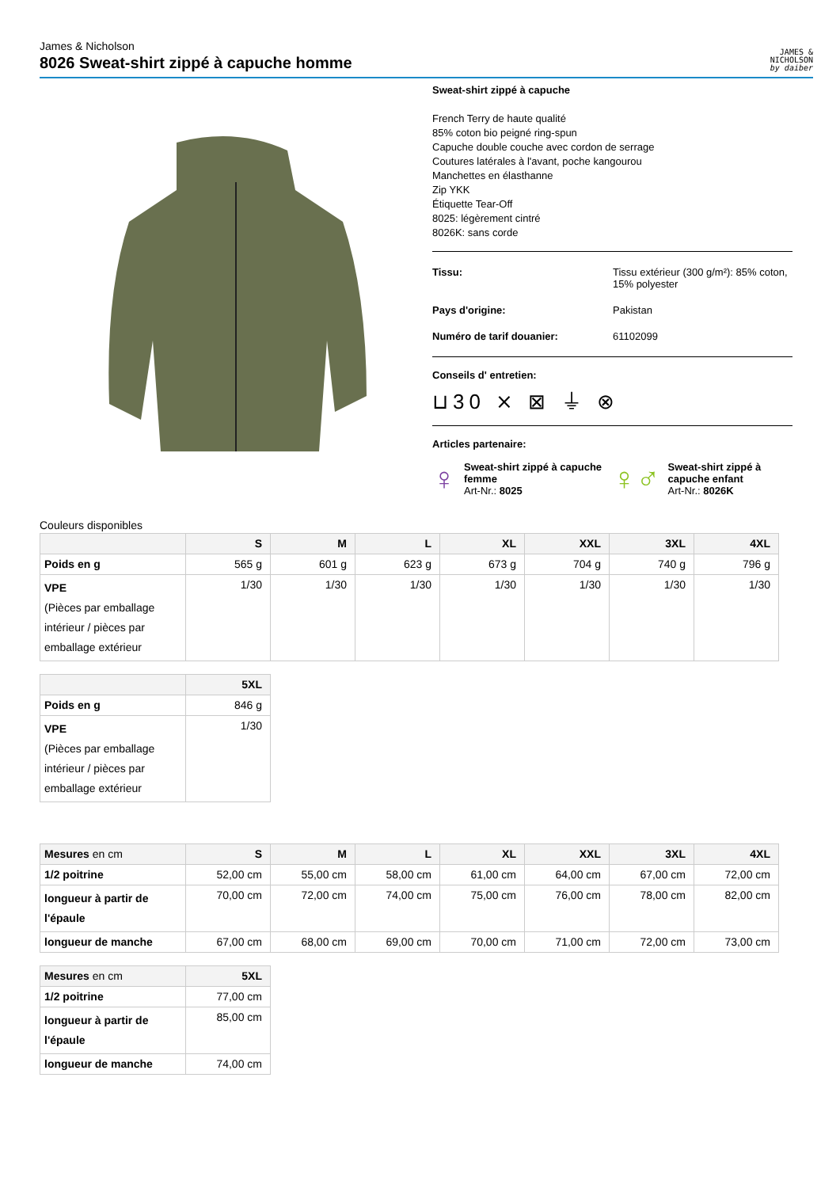James & Nicholson
8026 Sweat-shirt zippé à capuche homme
JAMES &
NICHOLSON
by daiber
Sweat-shirt zippé à capuche
French Terry de haute qualité
85% coton bio peigné ring-spun
Capuche double couche avec cordon de serrage
Coutures latérales à l'avant, poche kangourou
Manchettes en élasthanne
Zip YKK
Étiquette Tear-Off
8025: légèrement cintré
8026K: sans corde
Tissu: Tissu extérieur (300 g/m²): 85% coton, 15% polyester
Pays d'origine: Pakistan
Numéro de tarif douanier: 61102099
Conseils d' entretien:
⊔30 ⨯ ⊠ ⏚ ⊗
Articles partenaire:
♀ Sweat-shirt zippé à capuche femme
Art-Nr.: 8025
♀♂ Sweat-shirt zippé à capuche enfant
Art-Nr.: 8026K
Couleurs disponibles
| | S | M | L | XL | XXL | 3XL | 4XL |
| --- | --- | --- | --- | --- | --- | --- | --- |
| Poids en g | 565 g | 601 g | 623 g | 673 g | 704 g | 740 g | 796 g |
| VPE (Pièces par emballage intérieur / pièces par emballage extérieur | 1/30 | 1/30 | 1/30 | 1/30 | 1/30 | 1/30 | 1/30 |
| | 5XL |
| --- | --- |
| Poids en g | 846 g |
| VPE (Pièces par emballage intérieur / pièces par emballage extérieur | 1/30 |
| Mesures en cm | S | M | L | XL | XXL | 3XL | 4XL |
| --- | --- | --- | --- | --- | --- | --- | --- |
| 1/2 poitrine | 52,00 cm | 55,00 cm | 58,00 cm | 61,00 cm | 64,00 cm | 67,00 cm | 72,00 cm |
| longueur à partir de l'épaule | 70,00 cm | 72,00 cm | 74,00 cm | 75,00 cm | 76,00 cm | 78,00 cm | 82,00 cm |
| longueur de manche | 67,00 cm | 68,00 cm | 69,00 cm | 70,00 cm | 71,00 cm | 72,00 cm | 73,00 cm |
| Mesures en cm | 5XL |
| --- | --- |
| 1/2 poitrine | 77,00 cm |
| longueur à partir de l'épaule | 85,00 cm |
| longueur de manche | 74,00 cm |